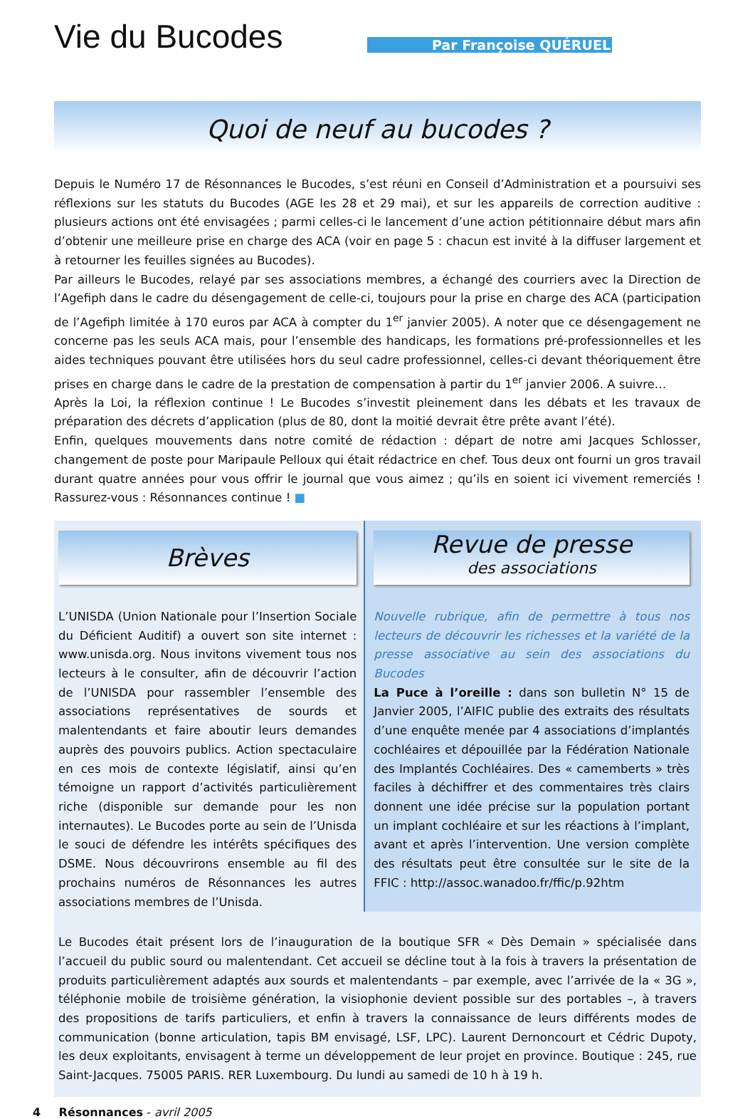Vie du Bucodes
Par Françoise QUÉRUEL
Quoi de neuf au bucodes ?
Depuis le Numéro 17 de Résonnances le Bucodes, s’est réuni en Conseil d’Administration et a poursuivi ses réflexions sur les statuts du Bucodes (AGE les 28 et 29 mai), et sur les appareils de correction auditive : plusieurs actions ont été envisagées ; parmi celles-ci le lancement d’une action pétitionnaire début mars afin d’obtenir une meilleure prise en charge des ACA (voir en page 5 : chacun est invité à la diffuser largement et à retourner les feuilles signées au Bucodes).
Par ailleurs le Bucodes, relayé par ses associations membres, a échangé des courriers avec la Direction de l’Agefiph dans le cadre du désengagement de celle-ci, toujours pour la prise en charge des ACA (participation de l’Agefiph limitée à 170 euros par ACA à compter du 1<sup>er</sup> janvier 2005). A noter que ce désengagement ne concerne pas les seuls ACA mais, pour l’ensemble des handicaps, les formations pré-professionnelles et les aides techniques pouvant être utilisées hors du seul cadre professionnel, celles-ci devant théoriquement être prises en charge dans le cadre de la prestation de compensation à partir du 1<sup>er</sup> janvier 2006. A suivre…
Après la Loi, la réflexion continue ! Le Bucodes s’investit pleinement dans les débats et les travaux de préparation des décrets d’application (plus de 80, dont la moitié devrait être prête avant l’été).
Enfin, quelques mouvements dans notre comité de rédaction : départ de notre ami Jacques Schlosser, changement de poste pour Maripaule Pelloux qui était rédactrice en chef. Tous deux ont fourni un gros travail durant quatre années pour vous offrir le journal que vous aimez ; qu’ils en soient ici vivement remerciés ! Rassurez-vous : Résonnances continue ! ■
Brèves
L’UNISDA (Union Nationale pour l’Insertion Sociale du Déficient Auditif) a ouvert son site internet : www.unisda.org. Nous invitons vivement tous nos lecteurs à le consulter, afin de découvrir l’action de l’UNISDA pour rassembler l’ensemble des associations représentatives de sourds et malentendants et faire aboutir leurs demandes auprès des pouvoirs publics. Action spectaculaire en ces mois de contexte législatif, ainsi qu’en témoigne un rapport d’activités particulièrement riche (disponible sur demande pour les non internautes). Le Bucodes porte au sein de l’Unisda le souci de défendre les intérêts spécifiques des DSME. Nous découvrirons ensemble au fil des prochains numéros de Résonnances les autres associations membres de l’Unisda.
Revue de presse
des associations
Nouvelle rubrique, afin de permettre à tous nos lecteurs de découvrir les richesses et la variété de la presse associative au sein des associations du Bucodes
La Puce à l’oreille : dans son bulletin N° 15 de Janvier 2005, l’AIFIC publie des extraits des résultats d’une enquête menée par 4 associations d’implantés cochléaires et dépouillée par la Fédération Nationale des Implantés Cochléaires. Des « camemberts » très faciles à déchiffrer et des commentaires très clairs donnent une idée précise sur la population portant un implant cochléaire et sur les réactions à l’implant, avant et après l’intervention. Une version complète des résultats peut être consultée sur le site de la FFIC : http://assoc.wanadoo.fr/ffic/p.92htm
Le Bucodes était présent lors de l’inauguration de la boutique SFR « Dès Demain » spécialisée dans l’accueil du public sourd ou malentendant. Cet accueil se décline tout à la fois à travers la présentation de produits particulièrement adaptés aux sourds et malentendants – par exemple, avec l’arrivée de la « 3G », téléphonie mobile de troisième génération, la visiophonie devient possible sur des portables –, à travers des propositions de tarifs particuliers, et enfin à travers la connaissance de leurs différents modes de communication (bonne articulation, tapis BM envisagé, LSF, LPC). Laurent Dernoncourt et Cédric Dupoty, les deux exploitants, envisagent à terme un développement de leur projet en province. Boutique : 245, rue Saint-Jacques. 75005 PARIS. RER Luxembourg. Du lundi au samedi de 10 h à 19 h.
4 Résonnances - avril 2005